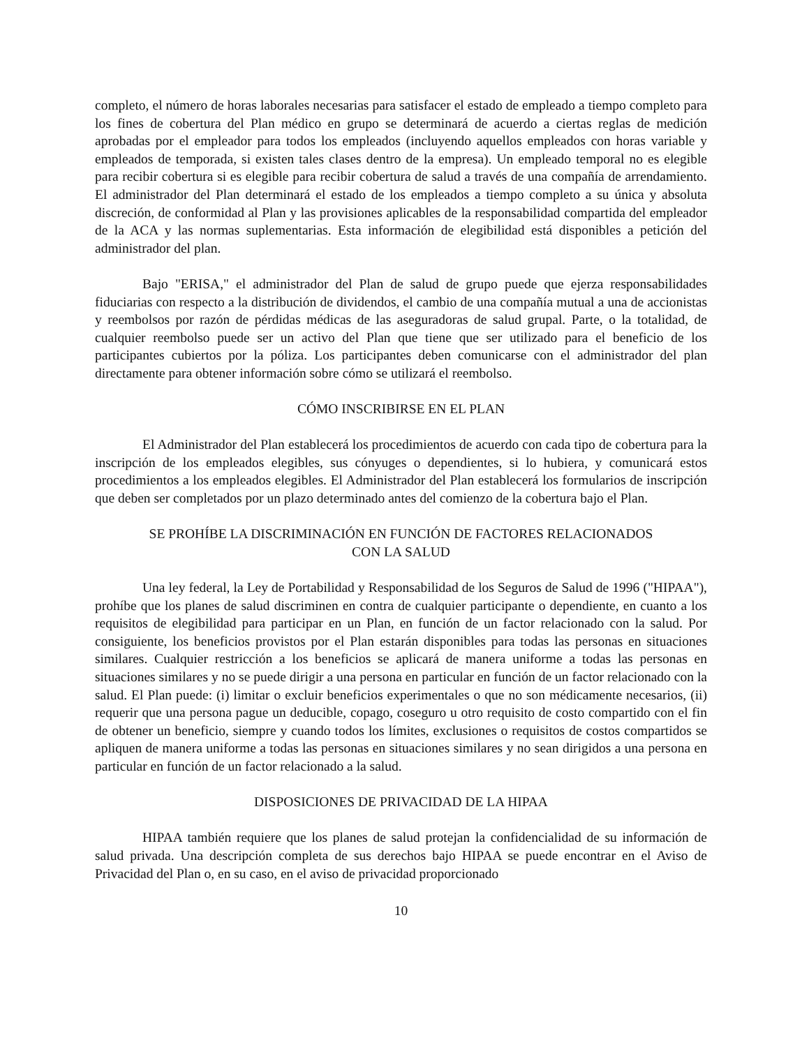completo, el número de horas laborales necesarias para satisfacer el estado de empleado a tiempo completo para los fines de cobertura del Plan médico en grupo se determinará de acuerdo a ciertas reglas de medición aprobadas por el empleador para todos los empleados (incluyendo aquellos empleados con horas variable y empleados de temporada, si existen tales clases dentro de la empresa). Un empleado temporal no es elegible para recibir cobertura si es elegible para recibir cobertura de salud a través de una compañía de arrendamiento. El administrador del Plan determinará el estado de los empleados a tiempo completo a su única y absoluta discreción, de conformidad al Plan y las provisiones aplicables de la responsabilidad compartida del empleador de la ACA y las normas suplementarias. Esta información de elegibilidad está disponibles a petición del administrador del plan.
Bajo "ERISA," el administrador del Plan de salud de grupo puede que ejerza responsabilidades fiduciarias con respecto a la distribución de dividendos, el cambio de una compañía mutual a una de accionistas y reembolsos por razón de pérdidas médicas de las aseguradoras de salud grupal. Parte, o la totalidad, de cualquier reembolso puede ser un activo del Plan que tiene que ser utilizado para el beneficio de los participantes cubiertos por la póliza. Los participantes deben comunicarse con el administrador del plan directamente para obtener información sobre cómo se utilizará el reembolso.
CÓMO INSCRIBIRSE EN EL PLAN
El Administrador del Plan establecerá los procedimientos de acuerdo con cada tipo de cobertura para la inscripción de los empleados elegibles, sus cónyuges o dependientes, si lo hubiera, y comunicará estos procedimientos a los empleados elegibles. El Administrador del Plan establecerá los formularios de inscripción que deben ser completados por un plazo determinado antes del comienzo de la cobertura bajo el Plan.
SE PROHÍBE LA DISCRIMINACIÓN EN FUNCIÓN DE FACTORES RELACIONADOS
CON LA SALUD
Una ley federal, la Ley de Portabilidad y Responsabilidad de los Seguros de Salud de 1996 ("HIPAA"), prohíbe que los planes de salud discriminen en contra de cualquier participante o dependiente, en cuanto a los requisitos de elegibilidad para participar en un Plan, en función de un factor relacionado con la salud. Por consiguiente, los beneficios provistos por el Plan estarán disponibles para todas las personas en situaciones similares. Cualquier restricción a los beneficios se aplicará de manera uniforme a todas las personas en situaciones similares y no se puede dirigir a una persona en particular en función de un factor relacionado con la salud. El Plan puede: (i) limitar o excluir beneficios experimentales o que no son médicamente necesarios, (ii) requerir que una persona pague un deducible, copago, coseguro u otro requisito de costo compartido con el fin de obtener un beneficio, siempre y cuando todos los límites, exclusiones o requisitos de costos compartidos se apliquen de manera uniforme a todas las personas en situaciones similares y no sean dirigidos a una persona en particular en función de un factor relacionado a la salud.
DISPOSICIONES DE PRIVACIDAD DE LA HIPAA
HIPAA también requiere que los planes de salud protejan la confidencialidad de su información de salud privada. Una descripción completa de sus derechos bajo HIPAA se puede encontrar en el Aviso de Privacidad del Plan o, en su caso, en el aviso de privacidad proporcionado
10